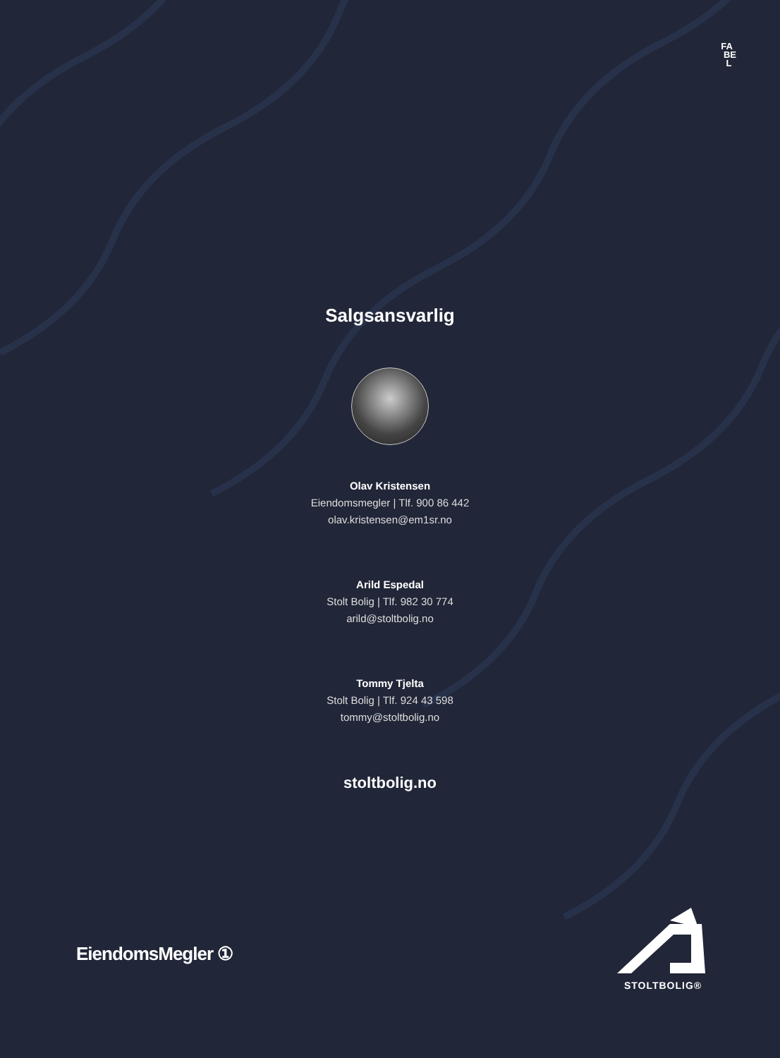FA
BE
L
Salgsansvarlig
Olav Kristensen
Eiendomsmegler | Tlf. 900 86 442
olav.kristensen@em1sr.no
Arild Espedal
Stolt Bolig | Tlf. 982 30 774
arild@stoltbolig.no
Tommy Tjelta
Stolt Bolig | Tlf. 924 43 598
tommy@stoltbolig.no
stoltbolig.no
EiendomsMegler ①
STOLTBOLIG®